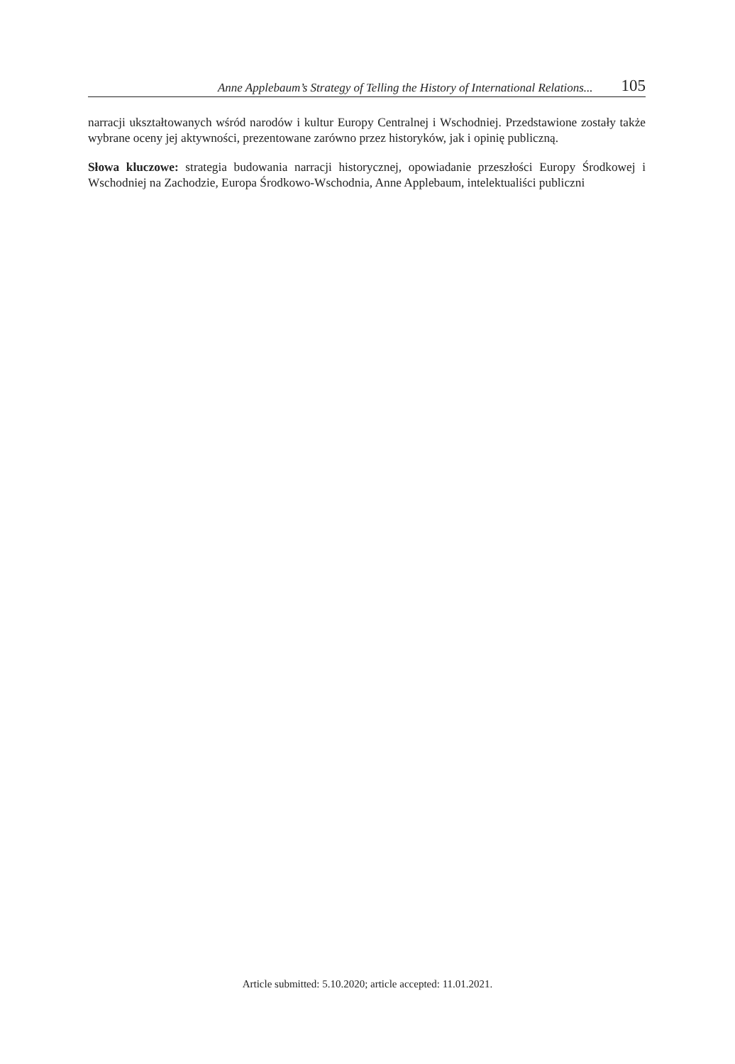Anne Applebaum’s Strategy of Telling the History of International Relations... 105
narracji ukształtowanych wśród narodów i kultur Europy Centralnej i Wschodniej. Przedstawione zostały także wybrane oceny jej aktywności, prezentowane zarówno przez historyków, jak i opinię publiczną.
Słowa kluczowe: strategia budowania narracji historycznej, opowiadanie przeszłości Europy Środkowej i Wschodniej na Zachodzie, Europa Środkowo-Wschodnia, Anne Applebaum, intelektualiści publiczni
Article submitted: 5.10.2020; article accepted: 11.01.2021.